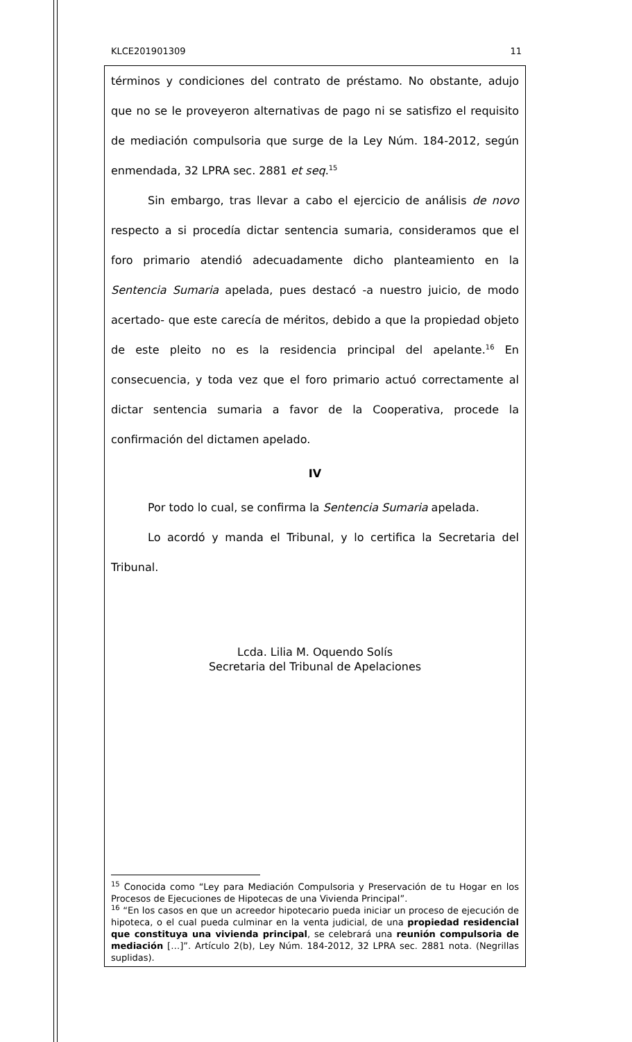KLCE201901309 11
términos y condiciones del contrato de préstamo. No obstante, adujo que no se le proveyeron alternativas de pago ni se satisfizo el requisito de mediación compulsoria que surge de la Ley Núm. 184-2012, según enmendada, 32 LPRA sec. 2881 et seq.<sup>15</sup>
Sin embargo, tras llevar a cabo el ejercicio de análisis de novo respecto a si procedía dictar sentencia sumaria, consideramos que el foro primario atendió adecuadamente dicho planteamiento en la Sentencia Sumaria apelada, pues destacó -a nuestro juicio, de modo acertado- que este carecía de méritos, debido a que la propiedad objeto de este pleito no es la residencia principal del apelante.<sup>16</sup> En consecuencia, y toda vez que el foro primario actuó correctamente al dictar sentencia sumaria a favor de la Cooperativa, procede la confirmación del dictamen apelado.
IV
Por todo lo cual, se confirma la Sentencia Sumaria apelada.
Lo acordó y manda el Tribunal, y lo certifica la Secretaria del Tribunal.
Lcda. Lilia M. Oquendo Solís
Secretaria del Tribunal de Apelaciones
<sup>15</sup> Conocida como “Ley para Mediación Compulsoria y Preservación de tu Hogar en los Procesos de Ejecuciones de Hipotecas de una Vivienda Principal”.
<sup>16</sup> “En los casos en que un acreedor hipotecario pueda iniciar un proceso de ejecución de hipoteca, o el cual pueda culminar en la venta judicial, de una propiedad residencial que constituya una vivienda principal, se celebrará una reunión compulsoria de mediación […]”. Artículo 2(b), Ley Núm. 184-2012, 32 LPRA sec. 2881 nota. (Negrillas suplidas).